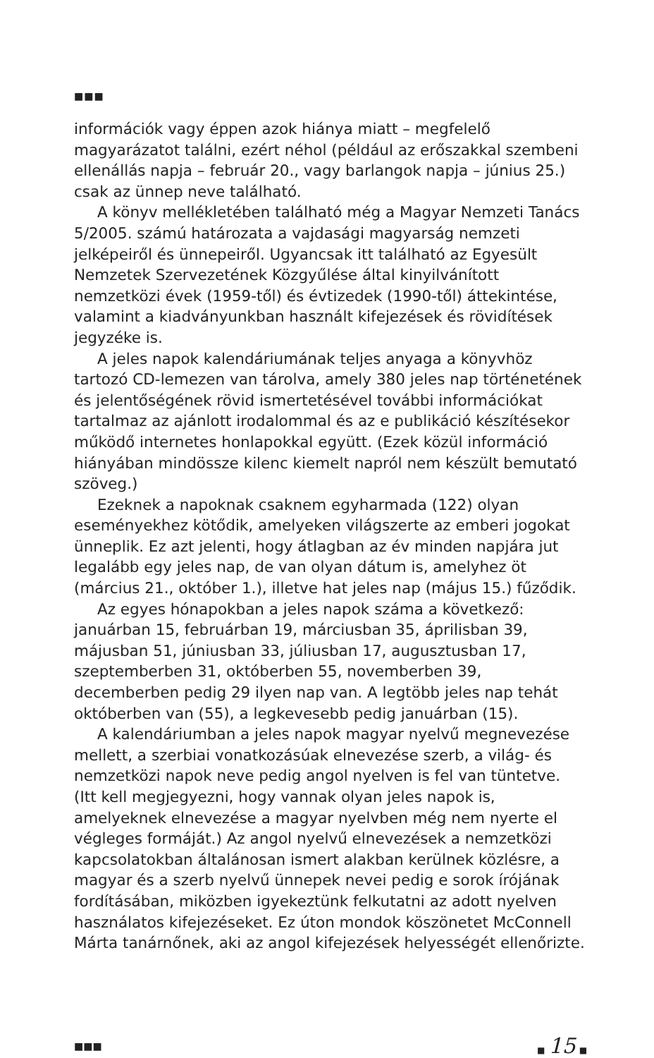■■■
információk vagy éppen azok hiánya miatt – megfelelő magyarázatot találni, ezért néhol (például az erőszakkal szembeni ellenállás napja – február 20., vagy barlangok napja – június 25.) csak az ünnep neve található.
A könyv mellékletében található még a Magyar Nemzeti Tanács 5/2005. számú határozata a vajdasági magyarság nemzeti jelképeiről és ünnepeiről. Ugyancsak itt található az Egyesült Nemzetek Szervezetének Közgyűlése által kinyilvánított nemzetközi évek (1959-től) és évtizedek (1990-től) áttekintése, valamint a kiadványunkban használt kifejezések és rövidítések jegyzéke is.
A jeles napok kalendáriumának teljes anyaga a könyvhöz tartozó CD-lemezen van tárolva, amely 380 jeles nap történetének és jelentőségének rövid ismertetésével további információkat tartalmaz az ajánlott irodalommal és az e publikáció készítésekor működő internetes honlapokkal együtt. (Ezek közül információ hiányában mindössze kilenc kiemelt napról nem készült bemutató szöveg.)
Ezeknek a napoknak csaknem egyharmada (122) olyan eseményekhez kötődik, amelyeken világszerte az emberi jogokat ünneplik. Ez azt jelenti, hogy átlagban az év minden napjára jut legalább egy jeles nap, de van olyan dátum is, amelyhez öt (március 21., október 1.), illetve hat jeles nap (május 15.) fűződik.
Az egyes hónapokban a jeles napok száma a következő: januárban 15, februárban 19, márciusban 35, áprilisban 39, májusban 51, júniusban 33, júliusban 17, augusztusban 17, szeptemberben 31, októberben 55, novemberben 39, decemberben pedig 29 ilyen nap van. A legtöbb jeles nap tehát októberben van (55), a legkevesebb pedig januárban (15).
A kalendáriumban a jeles napok magyar nyelvű megnevezése mellett, a szerbiai vonatkozásúak elnevezése szerb, a világ- és nemzetközi napok neve pedig angol nyelven is fel van tüntetve. (Itt kell megjegyezni, hogy vannak olyan jeles napok is, amelyeknek elnevezése a magyar nyelvben még nem nyerte el végleges formáját.) Az angol nyelvű elnevezések a nemzetközi kapcsolatokban általánosan ismert alakban kerülnek közlésre, a magyar és a szerb nyelvű ünnepek nevei pedig e sorok írójának fordításában, miközben igyekeztünk felkutatni az adott nyelven használatos kifejezéseket. Ez úton mondok köszönetet McConnell Márta tanárnőnek, aki az angol kifejezések helyességét ellenőrizte.
■■■ ■ 15 ■